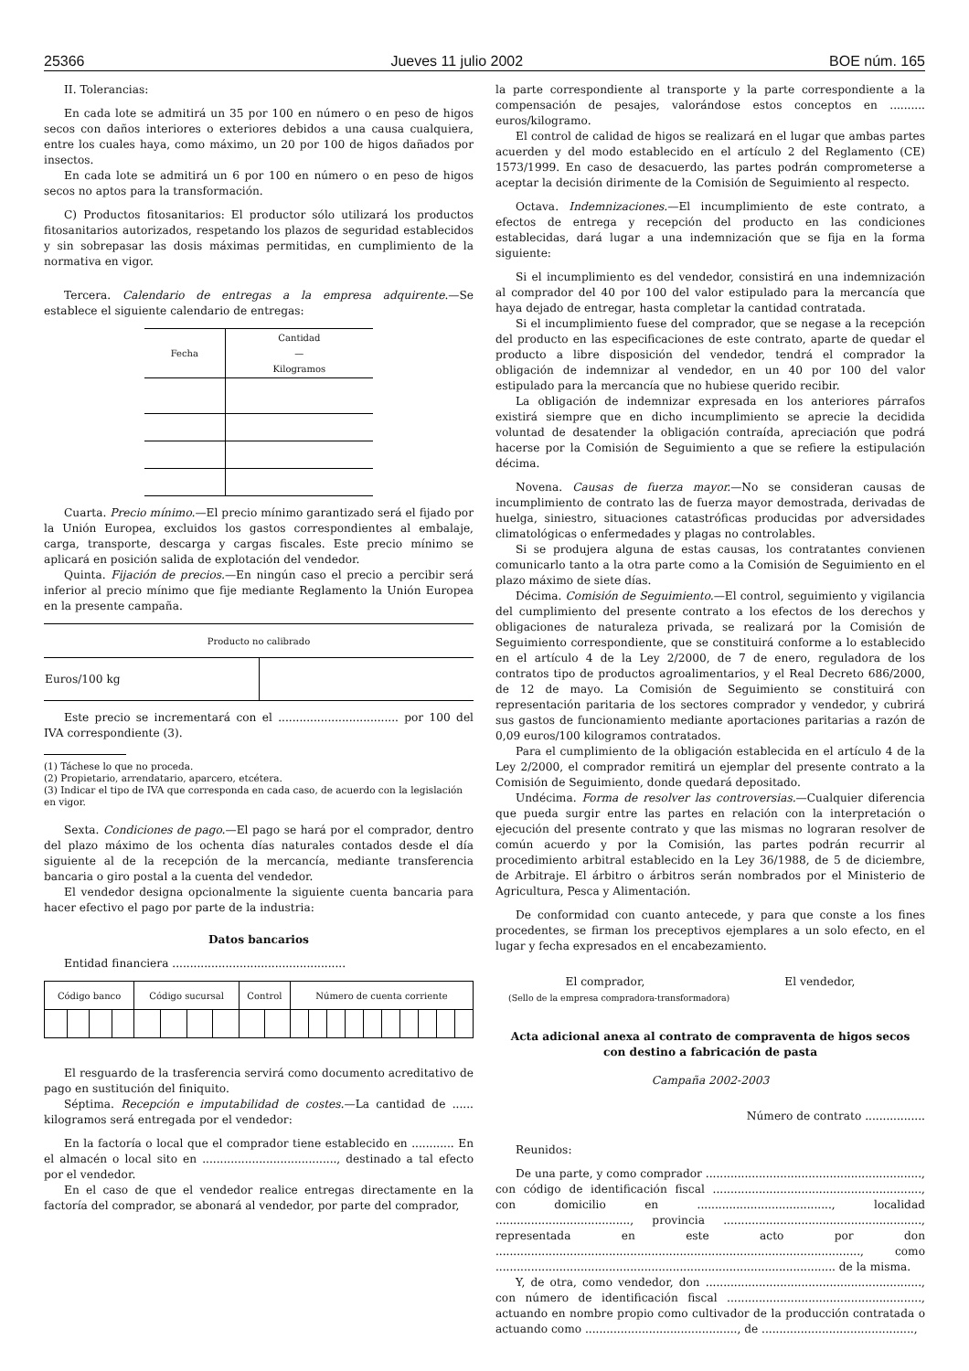25366 Jueves 11 julio 2002 BOE núm. 165
II. Tolerancias:
En cada lote se admitirá un 35 por 100 en número o en peso de higos secos con daños interiores o exteriores debidos a una causa cualquiera, entre los cuales haya, como máximo, un 20 por 100 de higos dañados por insectos.
En cada lote se admitirá un 6 por 100 en número o en peso de higos secos no aptos para la transformación.
C) Productos fitosanitarios: El productor sólo utilizará los productos fitosanitarios autorizados, respetando los plazos de seguridad establecidos y sin sobrepasar las dosis máximas permitidas, en cumplimiento de la normativa en vigor.
Tercera. Calendario de entregas a la empresa adquirente.—Se establece el siguiente calendario de entregas:
| Fecha | Cantidad — Kilogramos |
| --- | --- |
Cuarta. Precio mínimo.—El precio mínimo garantizado será el fijado por la Unión Europea, excluidos los gastos correspondientes al embalaje, carga, transporte, descarga y cargas fiscales. Este precio mínimo se aplicará en posición salida de explotación del vendedor.
Quinta. Fijación de precios.—En ningún caso el precio a percibir será inferior al precio mínimo que fije mediante Reglamento la Unión Europea en la presente campaña.
| Producto no calibrado | |
| --- | --- |
| Euros/100 kg | |
Este precio se incrementará con el .................................. por 100 del IVA correspondiente (3).
(1) Táchese lo que no proceda.
(2) Propietario, arrendatario, aparcero, etcétera.
(3) Indicar el tipo de IVA que corresponda en cada caso, de acuerdo con la legislación en vigor.
Sexta. Condiciones de pago.—El pago se hará por el comprador, dentro del plazo máximo de los ochenta días naturales contados desde el día siguiente al de la recepción de la mercancía, mediante transferencia bancaria o giro postal a la cuenta del vendedor.
El vendedor designa opcionalmente la siguiente cuenta bancaria para hacer efectivo el pago por parte de la industria:
Datos bancarios
Entidad financiera .................................................
| Código banco | | | | Código sucursal | | | | Control | | Número de cuenta corriente | | | | | | | | | |
| --- | --- | --- | --- | --- | --- | --- | --- | --- | --- | --- | --- | --- | --- | --- | --- | --- | --- | --- | --- |
El resguardo de la trasferencia servirá como documento acreditativo de pago en sustitución del finiquito.
Séptima. Recepción e imputabilidad de costes.—La cantidad de ...... kilogramos será entregada por el vendedor:
En la factoría o local que el comprador tiene establecido en ............ En el almacén o local sito en ......................................, destinado a tal efecto por el vendedor.
En el caso de que el vendedor realice entregas directamente en la factoría del comprador, se abonará al vendedor, por parte del comprador,
la parte correspondiente al transporte y la parte correspondiente a la compensación de pesajes, valorándose estos conceptos en .......... euros/kilogramo.
El control de calidad de higos se realizará en el lugar que ambas partes acuerden y del modo establecido en el artículo 2 del Reglamento (CE) 1573/1999. En caso de desacuerdo, las partes podrán comprometerse a aceptar la decisión dirimente de la Comisión de Seguimiento al respecto.
Octava. Indemnizaciones.—El incumplimiento de este contrato, a efectos de entrega y recepción del producto en las condiciones establecidas, dará lugar a una indemnización que se fija en la forma siguiente:
Si el incumplimiento es del vendedor, consistirá en una indemnización al comprador del 40 por 100 del valor estipulado para la mercancía que haya dejado de entregar, hasta completar la cantidad contratada.
Si el incumplimiento fuese del comprador, que se negase a la recepción del producto en las especificaciones de este contrato, aparte de quedar el producto a libre disposición del vendedor, tendrá el comprador la obligación de indemnizar al vendedor, en un 40 por 100 del valor estipulado para la mercancía que no hubiese querido recibir.
La obligación de indemnizar expresada en los anteriores párrafos existirá siempre que en dicho incumplimiento se aprecie la decidida voluntad de desatender la obligación contraída, apreciación que podrá hacerse por la Comisión de Seguimiento a que se refiere la estipulación décima.
Novena. Causas de fuerza mayor.—No se consideran causas de incumplimiento de contrato las de fuerza mayor demostrada, derivadas de huelga, siniestro, situaciones catastróficas producidas por adversidades climatológicas o enfermedades y plagas no controlables.
Si se produjera alguna de estas causas, los contratantes convienen comunicarlo tanto a la otra parte como a la Comisión de Seguimiento en el plazo máximo de siete días.
Décima. Comisión de Seguimiento.—El control, seguimiento y vigilancia del cumplimiento del presente contrato a los efectos de los derechos y obligaciones de naturaleza privada, se realizará por la Comisión de Seguimiento correspondiente, que se constituirá conforme a lo establecido en el artículo 4 de la Ley 2/2000, de 7 de enero, reguladora de los contratos tipo de productos agroalimentarios, y el Real Decreto 686/2000, de 12 de mayo. La Comisión de Seguimiento se constituirá con representación paritaria de los sectores comprador y vendedor, y cubrirá sus gastos de funcionamiento mediante aportaciones paritarias a razón de 0,09 euros/100 kilogramos contratados.
Para el cumplimiento de la obligación establecida en el artículo 4 de la Ley 2/2000, el comprador remitirá un ejemplar del presente contrato a la Comisión de Seguimiento, donde quedará depositado.
Undécima. Forma de resolver las controversias.—Cualquier diferencia que pueda surgir entre las partes en relación con la interpretación o ejecución del presente contrato y que las mismas no lograran resolver de común acuerdo y por la Comisión, las partes podrán recurrir al procedimiento arbitral establecido en la Ley 36/1988, de 5 de diciembre, de Arbitraje. El árbitro o árbitros serán nombrados por el Ministerio de Agricultura, Pesca y Alimentación.
De conformidad con cuanto antecede, y para que conste a los fines procedentes, se firman los preceptivos ejemplares a un solo efecto, en el lugar y fecha expresados en el encabezamiento.
El comprador, El vendedor,
(Sello de la empresa compradora-transformadora)
Acta adicional anexa al contrato de compraventa de higos secos
con destino a fabricación de pasta
Campaña 2002-2003
Número de contrato .................
Reunidos:
De una parte, y como comprador ............................................................., con código de identificación fiscal ..........................................................., con domicilio en ......................................, localidad ......................................, provincia ........................................................, representada en este acto por don ......................................................................................................., como ................................................................................................ de la misma.
Y, de otra, como vendedor, don ............................................................., con número de identificación fiscal ......................................................., actuando en nombre propio como cultivador de la producción contratada o actuando como ..........................................., de ...........................................,